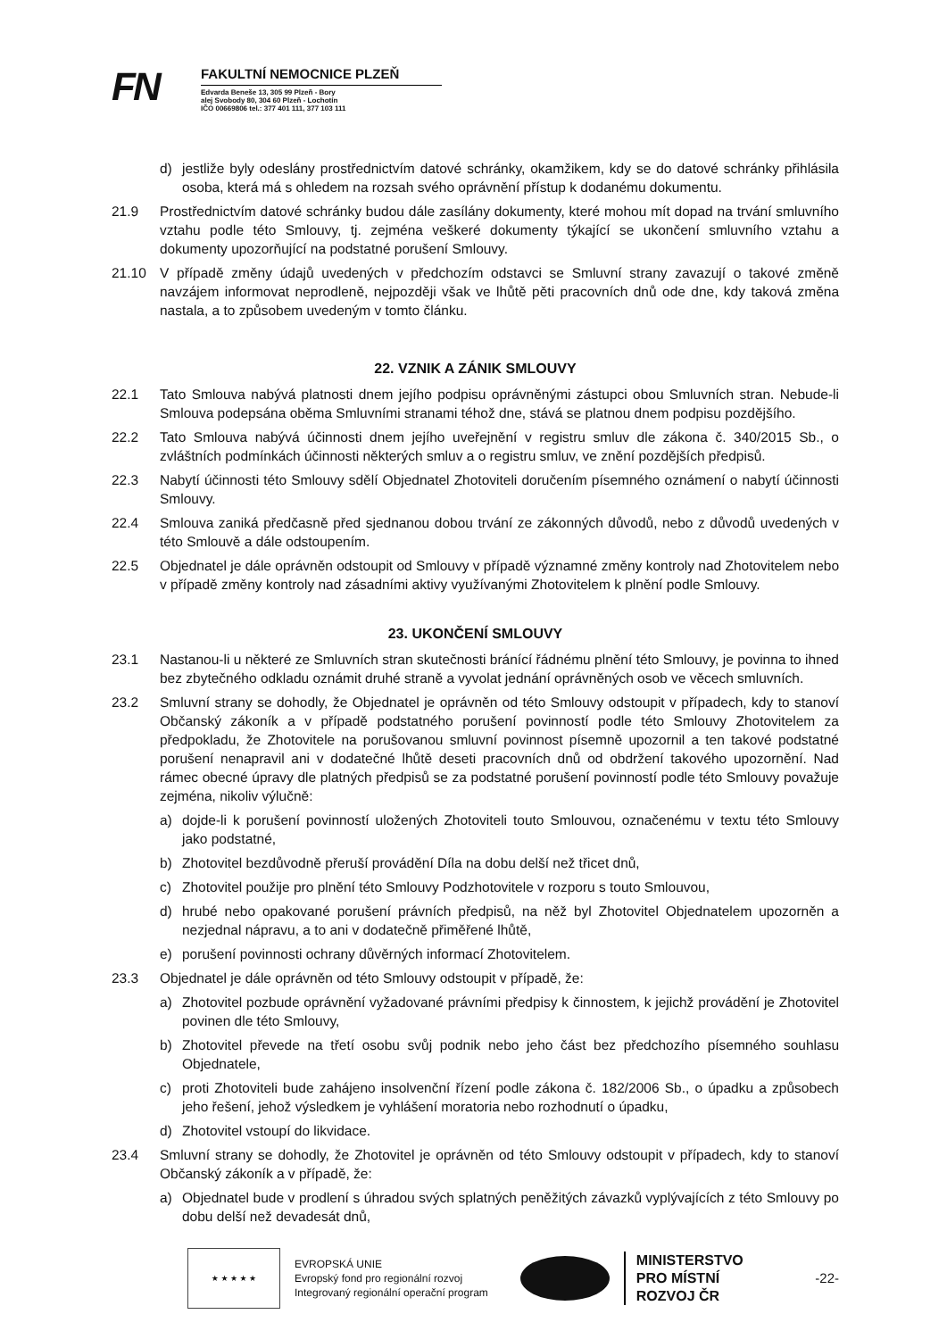FN
FAKULTNÍ NEMOCNICE PLZEŇ
Edvarda Beneše 13, 305 99 Plzeň - Bory
alej Svobody 80, 304 60 Plzeň - Lochotín
IČO 00669806 tel.: 377 401 111, 377 103 111
d) jestliže byly odeslány prostřednictvím datové schránky, okamžikem, kdy se do datové schránky přihlásila osoba, která má s ohledem na rozsah svého oprávnění přístup k dodanému dokumentu.
21.9 Prostřednictvím datové schránky budou dále zasílány dokumenty, které mohou mít dopad na trvání smluvního vztahu podle této Smlouvy, tj. zejména veškeré dokumenty týkající se ukončení smluvního vztahu a dokumenty upozorňující na podstatné porušení Smlouvy.
21.10 V případě změny údajů uvedených v předchozím odstavci se Smluvní strany zavazují o takové změně navzájem informovat neprodleně, nejpozději však ve lhůtě pěti pracovních dnů ode dne, kdy taková změna nastala, a to způsobem uvedeným v tomto článku.
22. VZNIK A ZÁNIK SMLOUVY
22.1 Tato Smlouva nabývá platnosti dnem jejího podpisu oprávněnými zástupci obou Smluvních stran. Nebude-li Smlouva podepsána oběma Smluvními stranami téhož dne, stává se platnou dnem podpisu pozdějšího.
22.2 Tato Smlouva nabývá účinnosti dnem jejího uveřejnění v registru smluv dle zákona č. 340/2015 Sb., o zvláštních podmínkách účinnosti některých smluv a o registru smluv, ve znění pozdějších předpisů.
22.3 Nabytí účinnosti této Smlouvy sdělí Objednatel Zhotoviteli doručením písemného oznámení o nabytí účinnosti Smlouvy.
22.4 Smlouva zaniká předčasně před sjednanou dobou trvání ze zákonných důvodů, nebo z důvodů uvedených v této Smlouvě a dále odstoupením.
22.5 Objednatel je dále oprávněn odstoupit od Smlouvy v případě významné změny kontroly nad Zhotovitelem nebo v případě změny kontroly nad zásadními aktivy využívanými Zhotovitelem k plnění podle Smlouvy.
23. UKONČENÍ SMLOUVY
23.1 Nastanou-li u některé ze Smluvních stran skutečnosti bránící řádnému plnění této Smlouvy, je povinna to ihned bez zbytečného odkladu oznámit druhé straně a vyvolat jednání oprávněných osob ve věcech smluvních.
23.2 Smluvní strany se dohodly, že Objednatel je oprávněn od této Smlouvy odstoupit v případech, kdy to stanoví Občanský zákoník a v případě podstatného porušení povinností podle této Smlouvy Zhotovitelem za předpokladu, že Zhotovitele na porušovanou smluvní povinnost písemně upozornil a ten takové podstatné porušení nenapravil ani v dodatečné lhůtě deseti pracovních dnů od obdržení takového upozornění. Nad rámec obecné úpravy dle platných předpisů se za podstatné porušení povinností podle této Smlouvy považuje zejména, nikoliv výlučně:
a) dojde-li k porušení povinností uložených Zhotoviteli touto Smlouvou, označenému v textu této Smlouvy jako podstatné,
b) Zhotovitel bezdůvodně přeruší provádění Díla na dobu delší než třicet dnů,
c) Zhotovitel použije pro plnění této Smlouvy Podzhotovitele v rozporu s touto Smlouvou,
d) hrubé nebo opakované porušení právních předpisů, na něž byl Zhotovitel Objednatelem upozorněn a nezjednal nápravu, a to ani v dodatečně přiměřené lhůtě,
e) porušení povinnosti ochrany důvěrných informací Zhotovitelem.
23.3 Objednatel je dále oprávněn od této Smlouvy odstoupit v případě, že:
a) Zhotovitel pozbude oprávnění vyžadované právními předpisy k činnostem, k jejichž provádění je Zhotovitel povinen dle této Smlouvy,
b) Zhotovitel převede na třetí osobu svůj podnik nebo jeho část bez předchozího písemného souhlasu Objednatele,
c) proti Zhotoviteli bude zahájeno insolvenční řízení podle zákona č. 182/2006 Sb., o úpadku a způsobech jeho řešení, jehož výsledkem je vyhlášení moratoria nebo rozhodnutí o úpadku,
d) Zhotovitel vstoupí do likvidace.
23.4 Smluvní strany se dohodly, že Zhotovitel je oprávněn od této Smlouvy odstoupit v případech, kdy to stanoví Občanský zákoník a v případě, že:
a) Objednatel bude v prodlení s úhradou svých splatných peněžitých závazků vyplývajících z této Smlouvy po dobu delší než devadesát dnů,
★ ★ ★ ★ ★
EVROPSKÁ UNIE
Evropský fond pro regionální rozvoj
Integrovaný regionální operační program
MINISTERSTVO
PRO MÍSTNÍ
ROZVOJ ČR
-22-